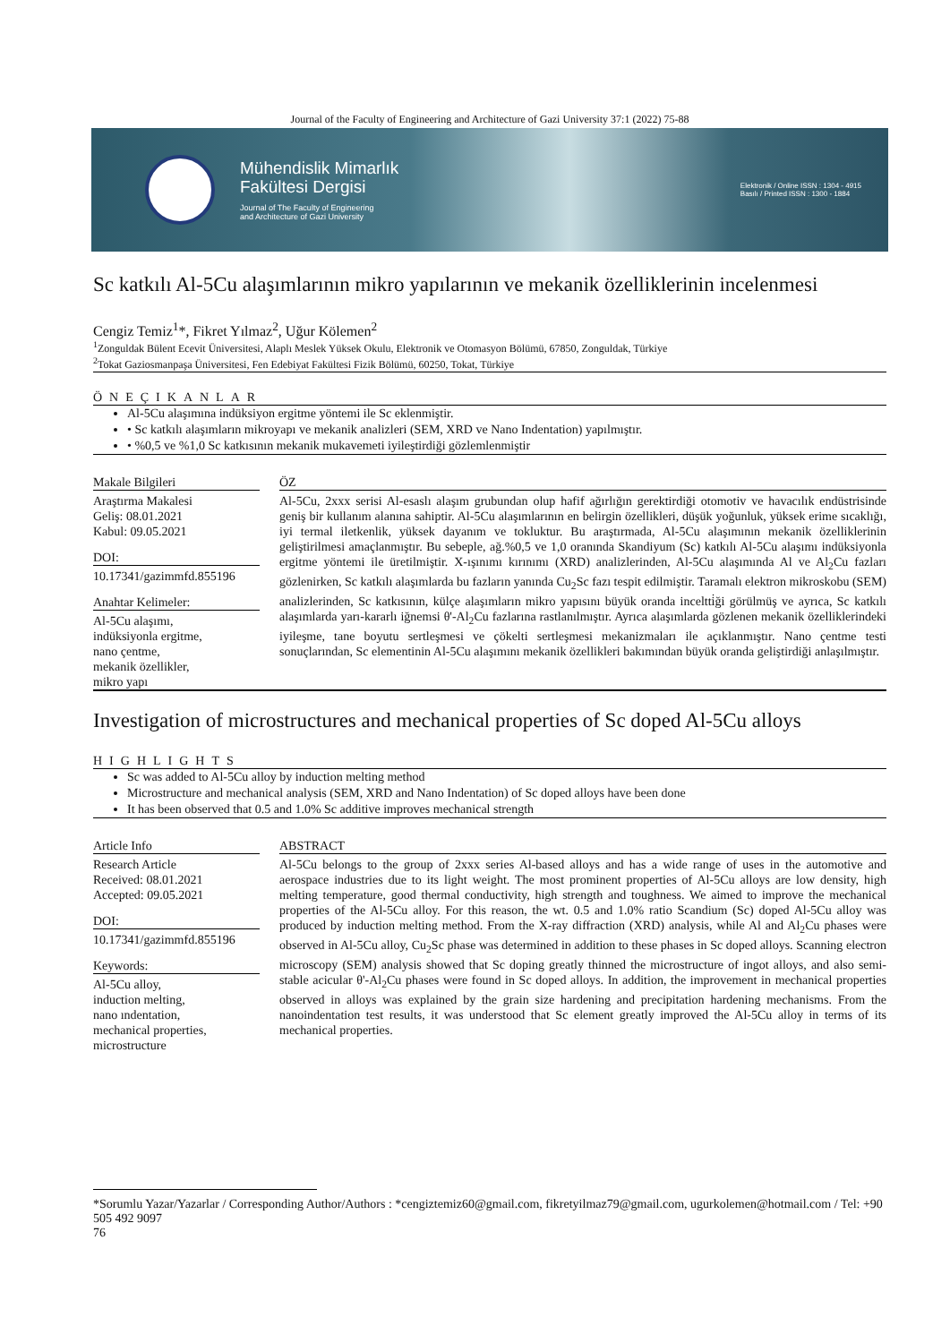Journal of the Faculty of Engineering and Architecture of Gazi University 37:1 (2022) 75-88
Mühendislik Mimarlık
Fakültesi Dergisi
Journal of The Faculty of Engineering
and Architecture of Gazi University
Elektronik / Online ISSN : 1304 - 4915
Basılı / Printed ISSN : 1300 - 1884
Sc katkılı Al-5Cu alaşımlarının mikro yapılarının ve mekanik özelliklerinin incelenmesi
Cengiz Temiz<sup>1</sup>*, Fikret Yılmaz<sup>2</sup>, Uğur Kölemen<sup>2</sup>
<sup>1</sup> Zonguldak Bülent Ecevit Üniversitesi, Alaplı Meslek Yüksek Okulu, Elektronik ve Otomasyon Bölümü, 67850, Zonguldak, Türkiye
<sup>2</sup> Tokat Gaziosmanpaşa Üniversitesi, Fen Edebiyat Fakültesi Fizik Bölümü, 60250, Tokat, Türkiye
ÖNEÇIKANLAR
Al-5Cu alaşımına indüksiyon ergitme yöntemi ile Sc eklenmiştir.
• Sc katkılı alaşımların mikroyapı ve mekanik analizleri (SEM, XRD ve Nano Indentation) yapılmıştır.
• %0,5 ve %1,0 Sc katkısının mekanik mukavemeti iyileştirdiği gözlemlenmiştir
Makale Bilgileri
Araştırma Makalesi
Geliş: 08.01.2021
Kabul: 09.05.2021
DOI:
10.17341/gazimmfd.855196
Anahtar Kelimeler:
Al-5Cu alaşımı,
indüksiyonla ergitme,
nano çentme,
mekanik özellikler,
mikro yapı
ÖZ
Al-5Cu, 2xxx serisi Al-esaslı alaşım grubundan olup hafif ağırlığın gerektirdiği otomotiv ve havacılık endüstrisinde geniş bir kullanım alanına sahiptir. Al-5Cu alaşımlarının en belirgin özellikleri, düşük yoğunluk, yüksek erime sıcaklığı, iyi termal iletkenlik, yüksek dayanım ve tokluktur. Bu araştırmada, Al-5Cu alaşımının mekanik özelliklerinin geliştirilmesi amaçlanmıştır. Bu sebeple, ağ.%0,5 ve 1,0 oranında Skandiyum (Sc) katkılı Al-5Cu alaşımı indüksiyonla ergitme yöntemi ile üretilmiştir. X-ışınımı kırınımı (XRD) analizlerinden, Al-5Cu alaşımında Al ve Al<sub>2</sub>Cu fazları gözlenirken, Sc katkılı alaşımlarda bu fazların yanında Cu<sub>2</sub>Sc fazı tespit edilmiştir. Taramalı elektron mikroskobu (SEM) analizlerinden, Sc katkısının, külçe alaşımların mikro yapısını büyük oranda inceltti̇ği görülmüş ve ayrıca, Sc katkılı alaşımlarda yarı-kararlı iğnemsi θ'-Al<sub>2</sub>Cu fazlarına rastlanılmıştır. Ayrıca alaşımlarda gözlenen mekanik özelliklerindeki iyileşme, tane boyutu sertleşmesi ve çökelti sertleşmesi mekanizmaları ile açıklanmıştır. Nano çentme testi sonuçlarından, Sc elementinin Al-5Cu alaşımını mekanik özellikleri bakımından büyük oranda geliştirdiği anlaşılmıştır.
Investigation of microstructures and mechanical properties of Sc doped Al-5Cu alloys
HIGHLIGHTS
Sc was added to Al-5Cu alloy by induction melting method
Microstructure and mechanical analysis (SEM, XRD and Nano Indentation) of Sc doped alloys have been done
It has been observed that 0.5 and 1.0% Sc additive improves mechanical strength
Article Info
Research Article
Received: 08.01.2021
Accepted: 09.05.2021
DOI:
10.17341/gazimmfd.855196
Keywords:
Al-5Cu alloy,
induction melting,
nano ındentation,
mechanical properties,
microstructure
ABSTRACT
Al-5Cu belongs to the group of 2xxx series Al-based alloys and has a wide range of uses in the automotive and aerospace industries due to its light weight. The most prominent properties of Al-5Cu alloys are low density, high melting temperature, good thermal conductivity, high strength and toughness. We aimed to improve the mechanical properties of the Al-5Cu alloy. For this reason, the wt. 0.5 and 1.0% ratio Scandium (Sc) doped Al-5Cu alloy was produced by induction melting method. From the X-ray diffraction (XRD) analysis, while Al and Al<sub>2</sub>Cu phases were observed in Al-5Cu alloy, Cu<sub>2</sub>Sc phase was determined in addition to these phases in Sc doped alloys. Scanning electron microscopy (SEM) analysis showed that Sc doping greatly thinned the microstructure of ingot alloys, and also semi-stable acicular θ'-Al<sub>2</sub>Cu phases were found in Sc doped alloys. In addition, the improvement in mechanical properties observed in alloys was explained by the grain size hardening and precipitation hardening mechanisms. From the nanoindentation test results, it was understood that Sc element greatly improved the Al-5Cu alloy in terms of its mechanical properties.
*Sorumlu Yazar/Yazarlar / Corresponding Author/Authors : *cengiztemiz60@gmail.com, fikretyilmaz79@gmail.com, ugurkolemen@hotmail.com / Tel: +90 505 492 9097
76